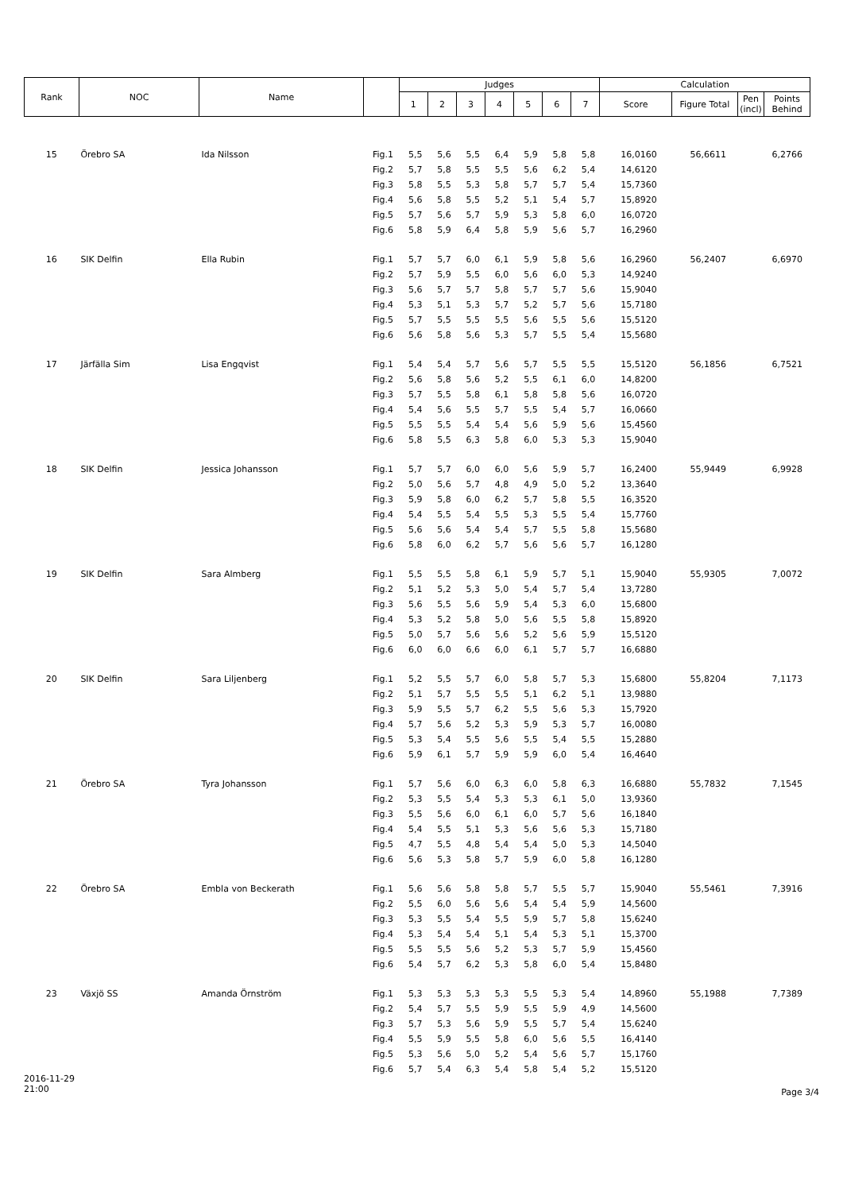| Rank | NOC | Name | | Judges | | | | | | | Calculation | | | |
| --- | --- | --- | --- | --- | --- | --- | --- | --- | --- | --- | --- | --- | --- | --- |
| | | | | 1 | 2 | 3 | 4 | 5 | 6 | 7 | Score | Figure Total | Pen (incl) | Points Behind |
| 15 | Örebro SA | Ida Nilsson | Fig.1 | 5,5 | 5,6 | 5,5 | 6,4 | 5,9 | 5,8 | 5,8 | 16,0160 | 56,6611 | | 6,2766 |
| | | | Fig.2 | 5,7 | 5,8 | 5,5 | 5,5 | 5,6 | 6,2 | 5,4 | 14,6120 | | | |
| | | | Fig.3 | 5,8 | 5,5 | 5,3 | 5,8 | 5,7 | 5,7 | 5,4 | 15,7360 | | | |
| | | | Fig.4 | 5,6 | 5,8 | 5,5 | 5,2 | 5,1 | 5,4 | 5,7 | 15,8920 | | | |
| | | | Fig.5 | 5,7 | 5,6 | 5,7 | 5,9 | 5,3 | 5,8 | 6,0 | 16,0720 | | | |
| | | | Fig.6 | 5,8 | 5,9 | 6,4 | 5,8 | 5,9 | 5,6 | 5,7 | 16,2960 | | | |
| 16 | SIK Delfin | Ella Rubin | Fig.1 | 5,7 | 5,7 | 6,0 | 6,1 | 5,9 | 5,8 | 5,6 | 16,2960 | 56,2407 | | 6,6970 |
| | | | Fig.2 | 5,7 | 5,9 | 5,5 | 6,0 | 5,6 | 6,0 | 5,3 | 14,9240 | | | |
| | | | Fig.3 | 5,6 | 5,7 | 5,7 | 5,8 | 5,7 | 5,7 | 5,6 | 15,9040 | | | |
| | | | Fig.4 | 5,3 | 5,1 | 5,3 | 5,7 | 5,2 | 5,7 | 5,6 | 15,7180 | | | |
| | | | Fig.5 | 5,7 | 5,5 | 5,5 | 5,5 | 5,6 | 5,5 | 5,6 | 15,5120 | | | |
| | | | Fig.6 | 5,6 | 5,8 | 5,6 | 5,3 | 5,7 | 5,5 | 5,4 | 15,5680 | | | |
| 17 | Järfälla Sim | Lisa Engqvist | Fig.1 | 5,4 | 5,4 | 5,7 | 5,6 | 5,7 | 5,5 | 5,5 | 15,5120 | 56,1856 | | 6,7521 |
| | | | Fig.2 | 5,6 | 5,8 | 5,6 | 5,2 | 5,5 | 6,1 | 6,0 | 14,8200 | | | |
| | | | Fig.3 | 5,7 | 5,5 | 5,8 | 6,1 | 5,8 | 5,8 | 5,6 | 16,0720 | | | |
| | | | Fig.4 | 5,4 | 5,6 | 5,5 | 5,7 | 5,5 | 5,4 | 5,7 | 16,0660 | | | |
| | | | Fig.5 | 5,5 | 5,5 | 5,4 | 5,4 | 5,6 | 5,9 | 5,6 | 15,4560 | | | |
| | | | Fig.6 | 5,8 | 5,5 | 6,3 | 5,8 | 6,0 | 5,3 | 5,3 | 15,9040 | | | |
| 18 | SIK Delfin | Jessica Johansson | Fig.1 | 5,7 | 5,7 | 6,0 | 6,0 | 5,6 | 5,9 | 5,7 | 16,2400 | 55,9449 | | 6,9928 |
| | | | Fig.2 | 5,0 | 5,6 | 5,7 | 4,8 | 4,9 | 5,0 | 5,2 | 13,3640 | | | |
| | | | Fig.3 | 5,9 | 5,8 | 6,0 | 6,2 | 5,7 | 5,8 | 5,5 | 16,3520 | | | |
| | | | Fig.4 | 5,4 | 5,5 | 5,4 | 5,5 | 5,3 | 5,5 | 5,4 | 15,7760 | | | |
| | | | Fig.5 | 5,6 | 5,6 | 5,4 | 5,4 | 5,7 | 5,5 | 5,8 | 15,5680 | | | |
| | | | Fig.6 | 5,8 | 6,0 | 6,2 | 5,7 | 5,6 | 5,6 | 5,7 | 16,1280 | | | |
| 19 | SIK Delfin | Sara Almberg | Fig.1 | 5,5 | 5,5 | 5,8 | 6,1 | 5,9 | 5,7 | 5,1 | 15,9040 | 55,9305 | | 7,0072 |
| | | | Fig.2 | 5,1 | 5,2 | 5,3 | 5,0 | 5,4 | 5,7 | 5,4 | 13,7280 | | | |
| | | | Fig.3 | 5,6 | 5,5 | 5,6 | 5,9 | 5,4 | 5,3 | 6,0 | 15,6800 | | | |
| | | | Fig.4 | 5,3 | 5,2 | 5,8 | 5,0 | 5,6 | 5,5 | 5,8 | 15,8920 | | | |
| | | | Fig.5 | 5,0 | 5,7 | 5,6 | 5,6 | 5,2 | 5,6 | 5,9 | 15,5120 | | | |
| | | | Fig.6 | 6,0 | 6,0 | 6,6 | 6,0 | 6,1 | 5,7 | 5,7 | 16,6880 | | | |
| 20 | SIK Delfin | Sara Liljenberg | Fig.1 | 5,2 | 5,5 | 5,7 | 6,0 | 5,8 | 5,7 | 5,3 | 15,6800 | 55,8204 | | 7,1173 |
| | | | Fig.2 | 5,1 | 5,7 | 5,5 | 5,5 | 5,1 | 6,2 | 5,1 | 13,9880 | | | |
| | | | Fig.3 | 5,9 | 5,5 | 5,7 | 6,2 | 5,5 | 5,6 | 5,3 | 15,7920 | | | |
| | | | Fig.4 | 5,7 | 5,6 | 5,2 | 5,3 | 5,9 | 5,3 | 5,7 | 16,0080 | | | |
| | | | Fig.5 | 5,3 | 5,4 | 5,5 | 5,6 | 5,5 | 5,4 | 5,5 | 15,2880 | | | |
| | | | Fig.6 | 5,9 | 6,1 | 5,7 | 5,9 | 5,9 | 6,0 | 5,4 | 16,4640 | | | |
| 21 | Örebro SA | Tyra Johansson | Fig.1 | 5,7 | 5,6 | 6,0 | 6,3 | 6,0 | 5,8 | 6,3 | 16,6880 | 55,7832 | | 7,1545 |
| | | | Fig.2 | 5,3 | 5,5 | 5,4 | 5,3 | 5,3 | 6,1 | 5,0 | 13,9360 | | | |
| | | | Fig.3 | 5,5 | 5,6 | 6,0 | 6,1 | 6,0 | 5,7 | 5,6 | 16,1840 | | | |
| | | | Fig.4 | 5,4 | 5,5 | 5,1 | 5,3 | 5,6 | 5,6 | 5,3 | 15,7180 | | | |
| | | | Fig.5 | 4,7 | 5,5 | 4,8 | 5,4 | 5,4 | 5,0 | 5,3 | 14,5040 | | | |
| | | | Fig.6 | 5,6 | 5,3 | 5,8 | 5,7 | 5,9 | 6,0 | 5,8 | 16,1280 | | | |
| 22 | Örebro SA | Embla von Beckerath | Fig.1 | 5,6 | 5,6 | 5,8 | 5,8 | 5,7 | 5,5 | 5,7 | 15,9040 | 55,5461 | | 7,3916 |
| | | | Fig.2 | 5,5 | 6,0 | 5,6 | 5,6 | 5,4 | 5,4 | 5,9 | 14,5600 | | | |
| | | | Fig.3 | 5,3 | 5,5 | 5,4 | 5,5 | 5,9 | 5,7 | 5,8 | 15,6240 | | | |
| | | | Fig.4 | 5,3 | 5,4 | 5,4 | 5,1 | 5,4 | 5,3 | 5,1 | 15,3700 | | | |
| | | | Fig.5 | 5,5 | 5,5 | 5,6 | 5,2 | 5,3 | 5,7 | 5,9 | 15,4560 | | | |
| | | | Fig.6 | 5,4 | 5,7 | 6,2 | 5,3 | 5,8 | 6,0 | 5,4 | 15,8480 | | | |
| 23 | Växjö SS | Amanda Örnström | Fig.1 | 5,3 | 5,3 | 5,3 | 5,3 | 5,5 | 5,3 | 5,4 | 14,8960 | 55,1988 | | 7,7389 |
| | | | Fig.2 | 5,4 | 5,7 | 5,5 | 5,9 | 5,5 | 5,9 | 4,9 | 14,5600 | | | |
| | | | Fig.3 | 5,7 | 5,3 | 5,6 | 5,9 | 5,5 | 5,7 | 5,4 | 15,6240 | | | |
| | | | Fig.4 | 5,5 | 5,9 | 5,5 | 5,8 | 6,0 | 5,6 | 5,5 | 16,4140 | | | |
| | | | Fig.5 | 5,3 | 5,6 | 5,0 | 5,2 | 5,4 | 5,6 | 5,7 | 15,1760 | | | |
| | | | Fig.6 | 5,7 | 5,4 | 6,3 | 5,4 | 5,8 | 5,4 | 5,2 | 15,5120 | | | |
2016-11-29
21:00
Page 3/4